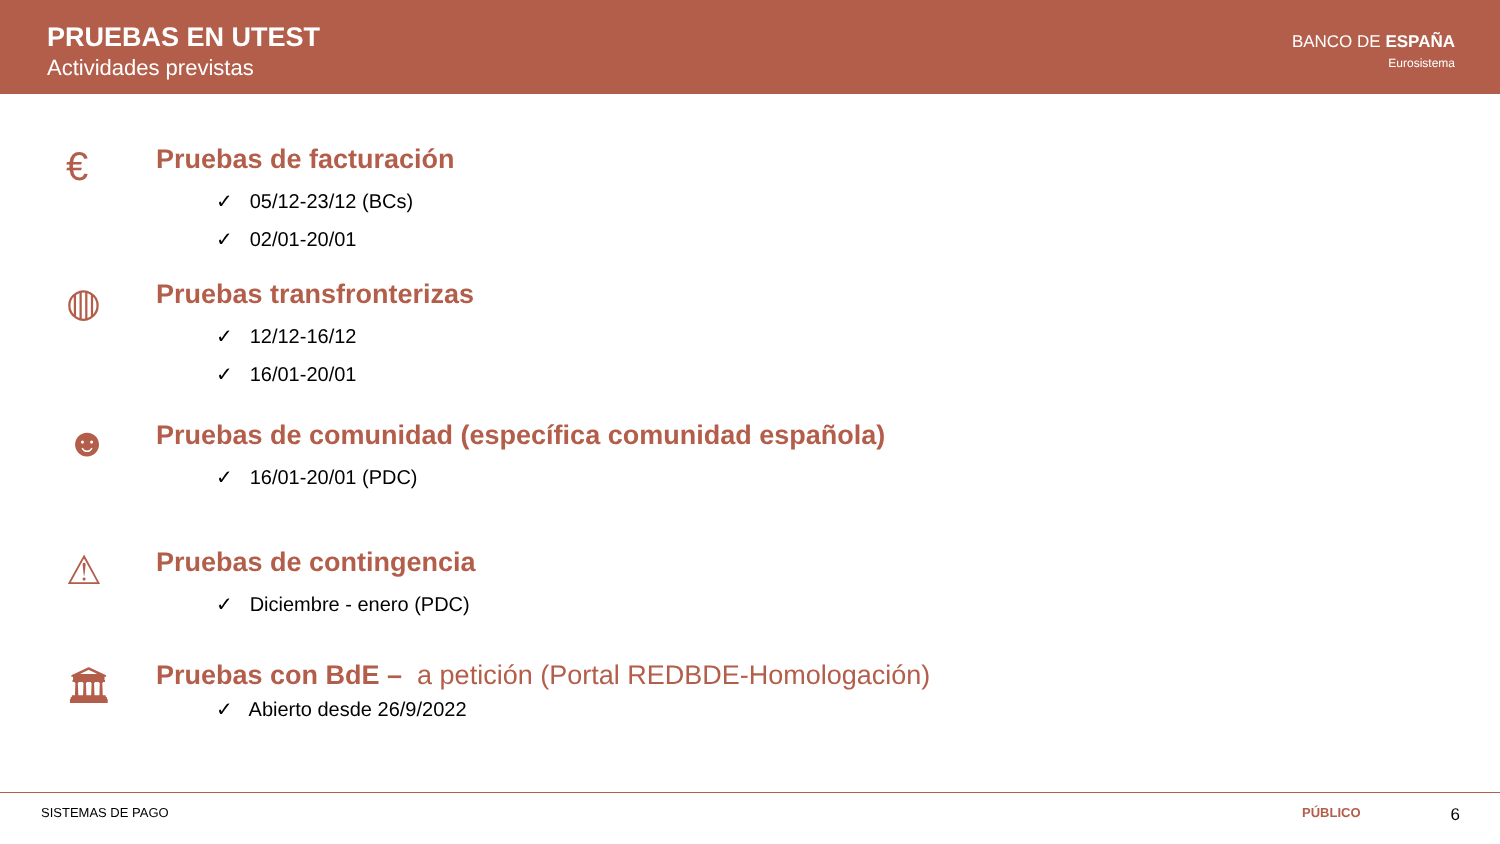PRUEBAS EN UTEST
Actividades previstas
BANCO DE ESPAÑA
Eurosistema
€
Pruebas de facturación
✓ 05/12-23/12 (BCs)
✓ 02/01-20/01
◍
Pruebas transfronterizas
✓ 12/12-16/12
✓ 16/01-20/01
☻
Pruebas de comunidad (específica comunidad española)
✓ 16/01-20/01 (PDC)
⚠
Pruebas de contingencia
✓ Diciembre - enero (PDC)
🏛
Pruebas con BdE – a petición (Portal REDBDE-Homologación)
✓ Abierto desde 26/9/2022
SISTEMAS DE PAGO PÚBLICO 6